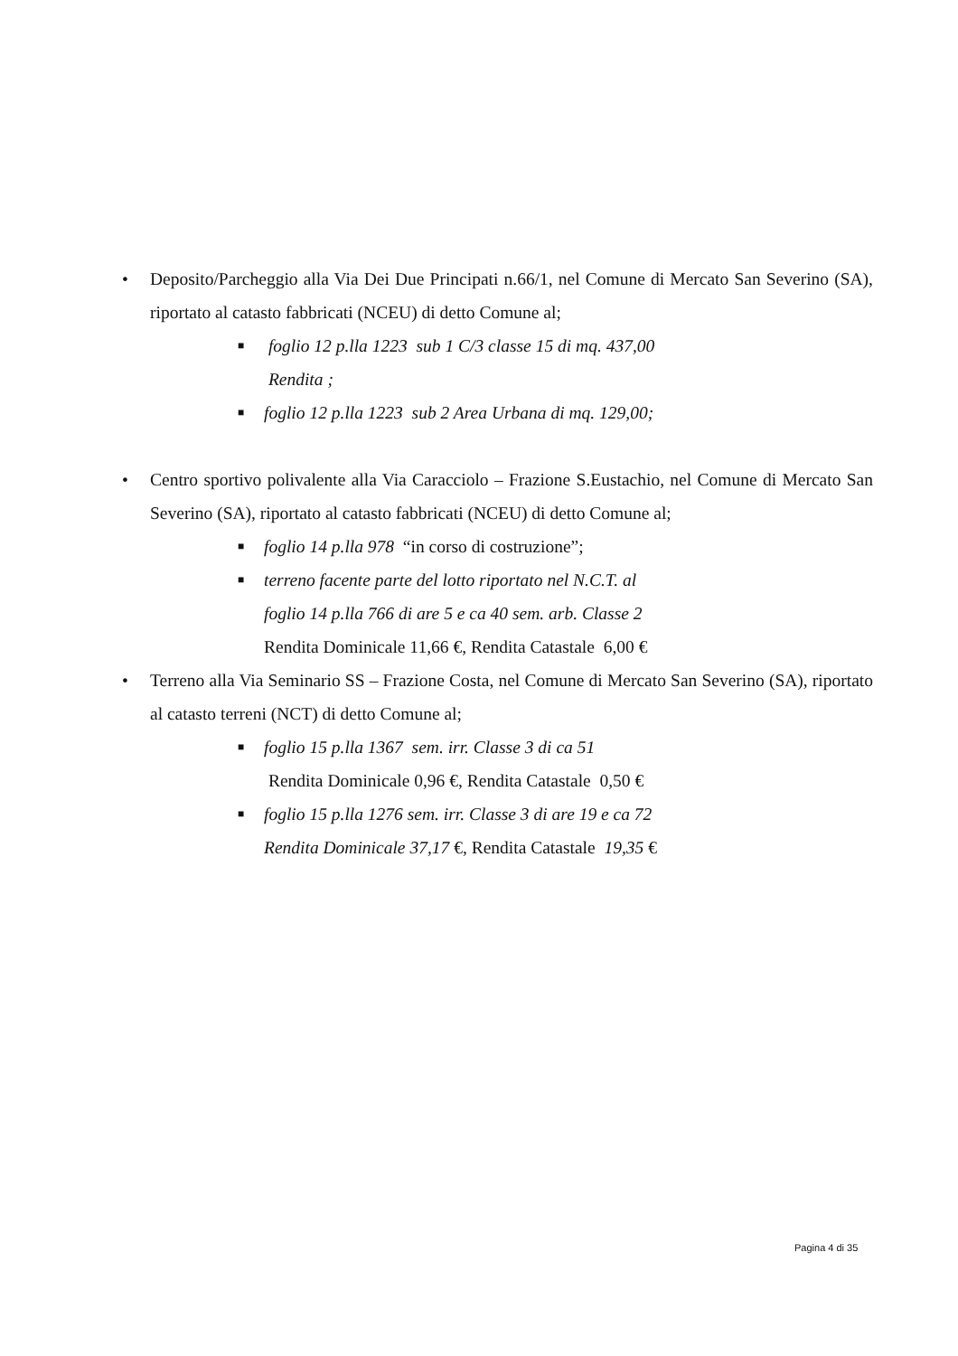• Deposito/Parcheggio alla Via Dei Due Principati n.66/1, nel Comune di Mercato San Severino (SA), riportato al catasto fabbricati (NCEU) di detto Comune al;
■ foglio 12 p.lla 1223 sub 1 C/3 classe 15 di mq. 437,00
Rendita ;
■ foglio 12 p.lla 1223 sub 2 Area Urbana di mq. 129,00;
• Centro sportivo polivalente alla Via Caracciolo – Frazione S.Eustachio, nel Comune di Mercato San Severino (SA), riportato al catasto fabbricati (NCEU) di detto Comune al;
■ foglio 14 p.lla 978 “in corso di costruzione”;
■ terreno facente parte del lotto riportato nel N.C.T. al
foglio 14 p.lla 766 di are 5 e ca 40 sem. arb. Classe 2
Rendita Dominicale 11,66 €, Rendita Catastale 6,00 €
• Terreno alla Via Seminario SS – Frazione Costa, nel Comune di Mercato San Severino (SA), riportato al catasto terreni (NCT) di detto Comune al;
■ foglio 15 p.lla 1367 sem. irr. Classe 3 di ca 51
Rendita Dominicale 0,96 €, Rendita Catastale 0,50 €
■ foglio 15 p.lla 1276 sem. irr. Classe 3 di are 19 e ca 72
Rendita Dominicale 37,17 €, Rendita Catastale 19,35 €
Pagina 4 di 35